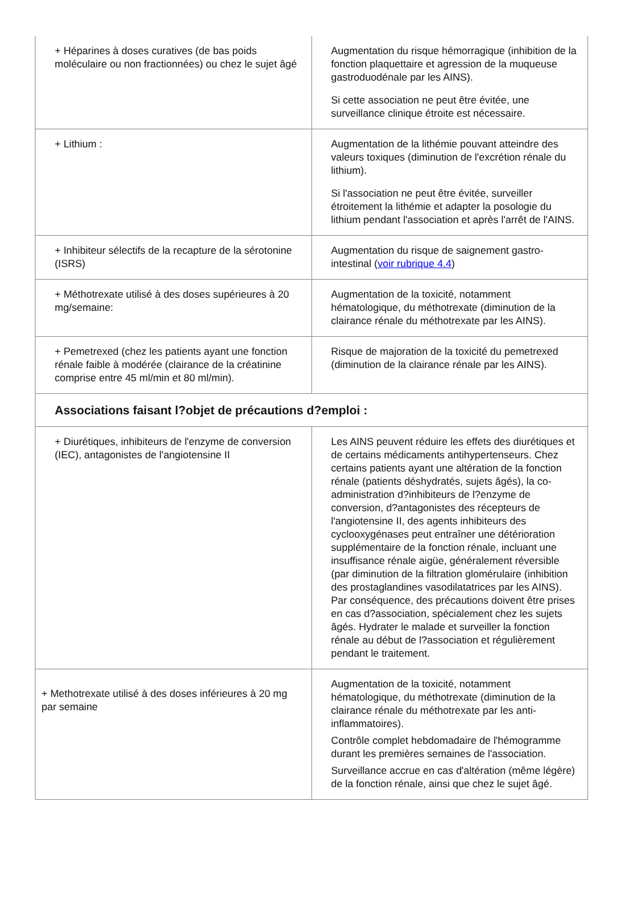| + Héparines à doses curatives (de bas poids moléculaire ou non fractionnées) ou chez le sujet âgé | Augmentation du risque hémorragique (inhibition de la fonction plaquettaire et agression de la muqueuse gastroduodénale par les AINS). Si cette association ne peut être évitée, une surveillance clinique étroite est nécessaire. |
| + Lithium : | Augmentation de la lithémie pouvant atteindre des valeurs toxiques (diminution de l'excrétion rénale du lithium). Si l'association ne peut être évitée, surveiller étroitement la lithémie et adapter la posologie du lithium pendant l'association et après l'arrêt de l'AINS. |
| + Inhibiteur sélectifs de la recapture de la sérotonine (ISRS) | Augmentation du risque de saignement gastro-intestinal ( voir rubrique 4.4 ) |
| + Méthotrexate utilisé à des doses supérieures à 20 mg/semaine: | Augmentation de la toxicité, notamment hématologique, du méthotrexate (diminution de la clairance rénale du méthotrexate par les AINS). |
| + Pemetrexed (chez les patients ayant une fonction rénale faible à modérée (clairance de la créatinine comprise entre 45 ml/min et 80 ml/min). | Risque de majoration de la toxicité du pemetrexed (diminution de la clairance rénale par les AINS). |
| Associations faisant l?objet de précautions d?emploi : | |
| + Diurétiques, inhibiteurs de l'enzyme de conversion (IEC), antagonistes de l'angiotensine II | Les AINS peuvent réduire les effets des diurétiques et de certains médicaments antihypertenseurs. Chez certains patients ayant une altération de la fonction rénale (patients déshydratés, sujets âgés), la co-administration d?inhibiteurs de l?enzyme de conversion, d?antagonistes des récepteurs de l'angiotensine II, des agents inhibiteurs des cyclooxygénases peut entraîner une détérioration supplémentaire de la fonction rénale, incluant une insuffisance rénale aigüe, généralement réversible (par diminution de la filtration glomérulaire (inhibition des prostaglandines vasodilatatrices par les AINS). Par conséquence, des précautions doivent être prises en cas d?association, spécialement chez les sujets âgés. Hydrater le malade et surveiller la fonction rénale au début de l?association et régulièrement pendant le traitement. |
| + Methotrexate utilisé à des doses inférieures à 20 mg par semaine | Augmentation de la toxicité, notamment hématologique, du méthotrexate (diminution de la clairance rénale du méthotrexate par les anti-inflammatoires). Contrôle complet hebdomadaire de l'hémogramme durant les premières semaines de l'association. Surveillance accrue en cas d'altération (même légère) de la fonction rénale, ainsi que chez le sujet âgé. |